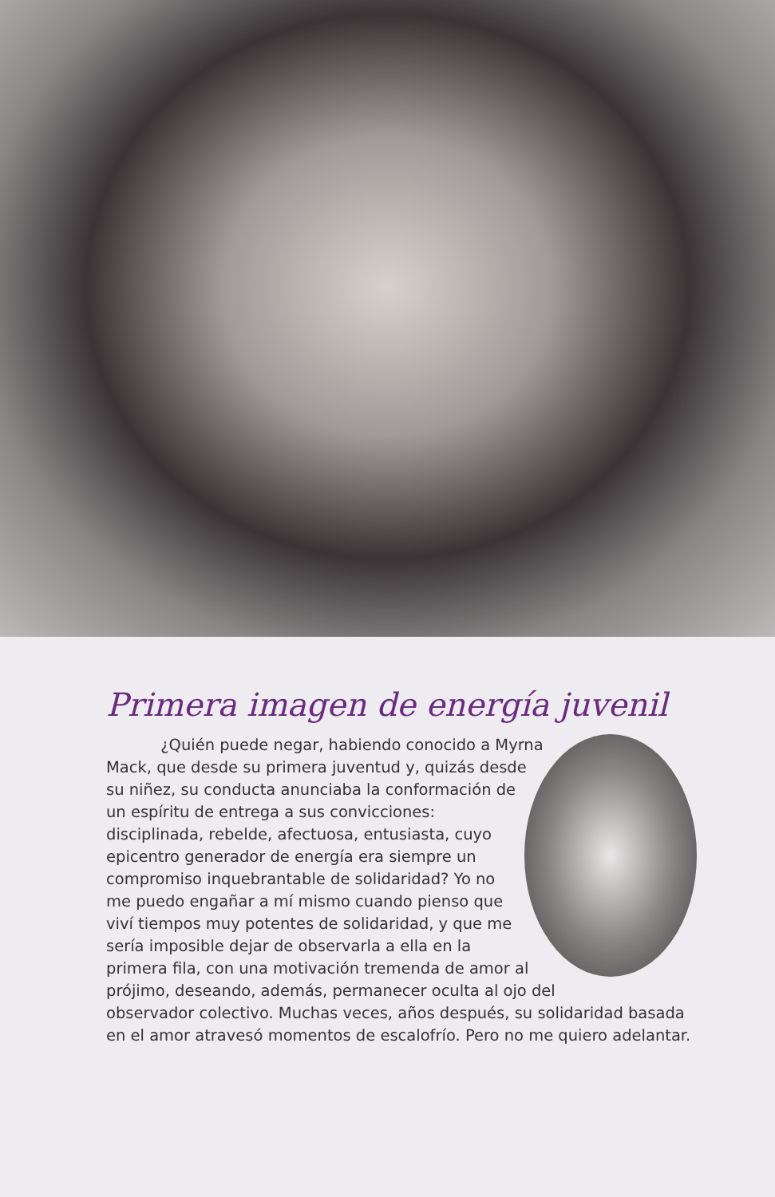Primera imagen de energía juvenil
¿Quién puede negar, habiendo conocido a Myrna Mack, que desde su primera juventud y, quizás desde su niñez, su conducta anunciaba la conformación de un espíritu de entrega a sus convicciones: disciplinada, rebelde, afectuosa, entusiasta, cuyo epicentro generador de energía era siempre un compromiso inquebrantable de solidaridad? Yo no me puedo engañar a mí mismo cuando pienso que viví tiempos muy potentes de solidaridad, y que me sería imposible dejar de observarla a ella en la primera fila, con una motivación tremenda de amor al prójimo, deseando, además, permanecer oculta al ojo del observador colectivo. Muchas veces, años después, su solidaridad basada en el amor atravesó momentos de escalofrío. Pero no me quiero adelantar.